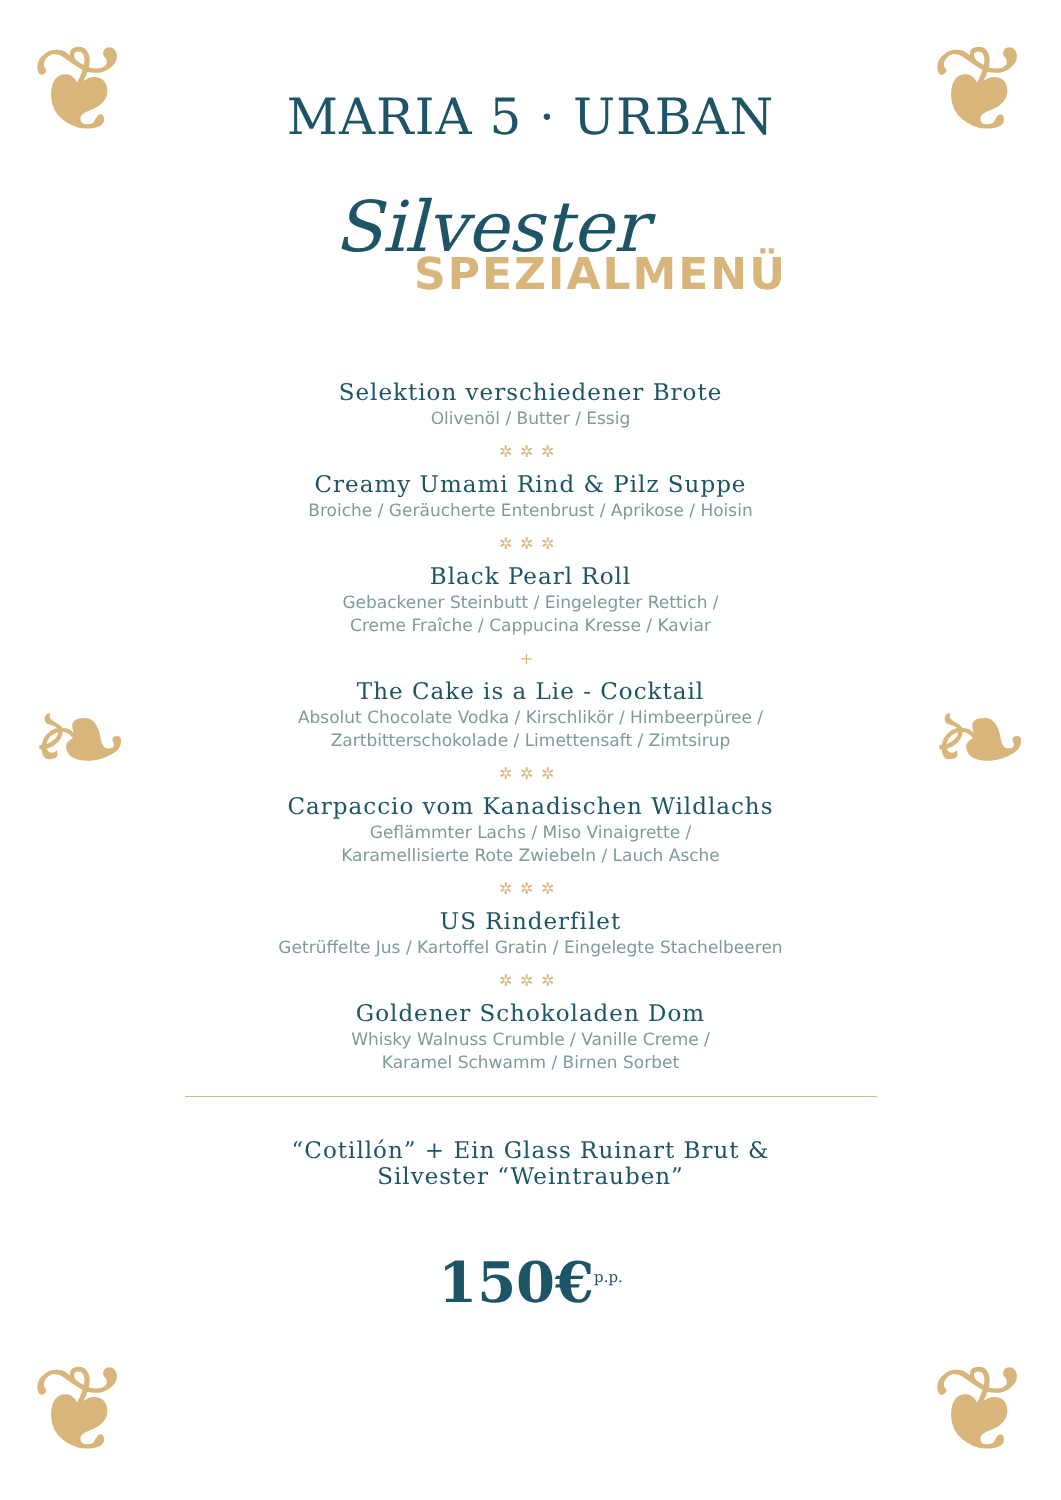❦ ❦
❧ ❧
❦ ❦
MARIA 5 · URBAN
Silvester
SPEZIALMENÜ
Selektion verschiedener Brote
Olivenöl / Butter / Essig
✲✲✲
Creamy Umami Rind & Pilz Suppe
Broiche / Geräucherte Entenbrust / Aprikose / Hoisin
✲✲✲
Black Pearl Roll
Gebackener Steinbutt / Eingelegter Rettich /
Creme Fraîche / Cappucina Kresse / Kaviar
+
The Cake is a Lie - Cocktail
Absolut Chocolate Vodka / Kirschlikör / Himbeerpüree /
Zartbitterschokolade / Limettensaft / Zimtsirup
✲✲✲
Carpaccio vom Kanadischen Wildlachs
Geflämmter Lachs / Miso Vinaigrette /
Karamellisierte Rote Zwiebeln / Lauch Asche
✲✲✲
US Rinderfilet
Getrüffelte Jus / Kartoffel Gratin / Eingelegte Stachelbeeren
✲✲✲
Goldener Schokoladen Dom
Whisky Walnuss Crumble / Vanille Creme /
Karamel Schwamm / Birnen Sorbet
“Cotillón” + Ein Glass Ruinart Brut &
Silvester “Weintrauben”
150€<sup>p.p.</sup>